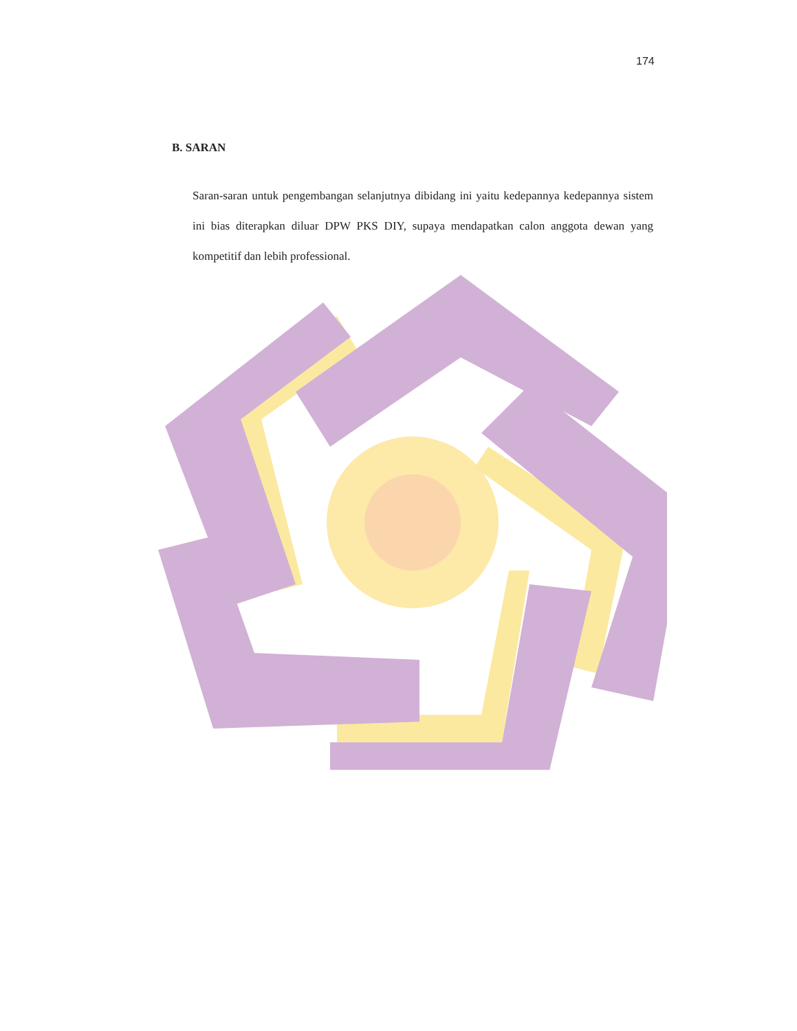174
B. SARAN
Saran-saran untuk pengembangan selanjutnya dibidang ini yaitu kedepannya kedepannya sistem ini bias diterapkan diluar DPW PKS DIY, supaya mendapatkan calon anggota dewan yang kompetitif dan lebih professional.